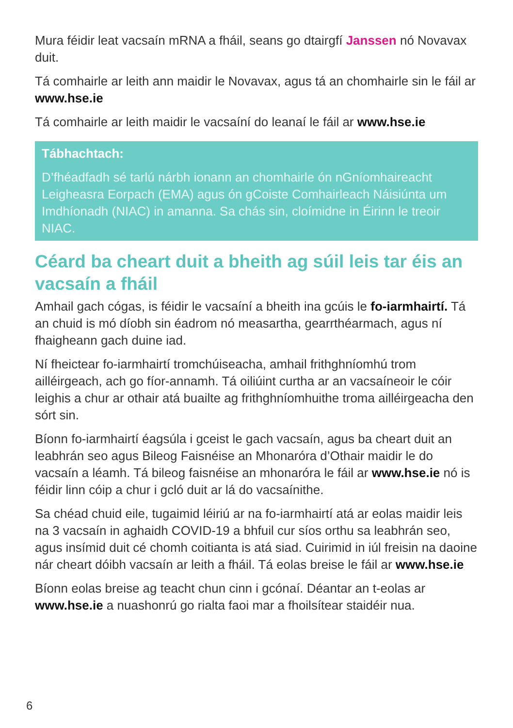Mura féidir leat vacsaín mRNA a fháil, seans go dtairgfí Janssen nó Novavax duit.
Tá comhairle ar leith ann maidir le Novavax, agus tá an chomhairle sin le fáil ar www.hse.ie
Tá comhairle ar leith maidir le vacsaíní do leanaí le fáil ar www.hse.ie
Tábhachtach:
D’fhéadfadh sé tarlú nárbh ionann an chomhairle ón nGníomhaireacht Leigheasra Eorpach (EMA) agus ón gCoiste Comhairleach Náisiúnta um Imdhíonadh (NIAC) in amanna. Sa chás sin, cloímidne in Éirinn le treoir NIAC.
Céard ba cheart duit a bheith ag súil leis tar éis an vacsaín a fháil
Amhail gach cógas, is féidir le vacsaíní a bheith ina gcúis le fo-iarmhairtí. Tá an chuid is mó díobh sin éadrom nó measartha, gearrthéarmach, agus ní fhaigheann gach duine iad.
Ní fheictear fo-iarmhairtí tromchúiseacha, amhail frithghníomhú trom ailléirgeach, ach go fíor-annamh. Tá oiliúint curtha ar an vacsaíneoir le cóir leighis a chur ar othair atá buailte ag frithghníomhuithe troma ailléirgeacha den sórt sin.
Bíonn fo-iarmhairtí éagsúla i gceist le gach vacsaín, agus ba cheart duit an leabhrán seo agus Bileog Faisnéise an Mhonaróra d’Othair maidir le do vacsaín a léamh. Tá bileog faisnéise an mhonaróra le fáil ar www.hse.ie nó is féidir linn cóip a chur i gcló duit ar lá do vacsaínithe.
Sa chéad chuid eile, tugaimid léiriú ar na fo-iarmhairtí atá ar eolas maidir leis na 3 vacsaín in aghaidh COVID-19 a bhfuil cur síos orthu sa leabhrán seo, agus insímid duit cé chomh coitianta is atá siad. Cuirimid in iúl freisin na daoine nár cheart dóibh vacsaín ar leith a fháil. Tá eolas breise le fáil ar www.hse.ie
Bíonn eolas breise ag teacht chun cinn i gcónaí. Déantar an t-eolas ar www.hse.ie a nuashonrú go rialta faoi mar a fhoilsítear staidéir nua.
6